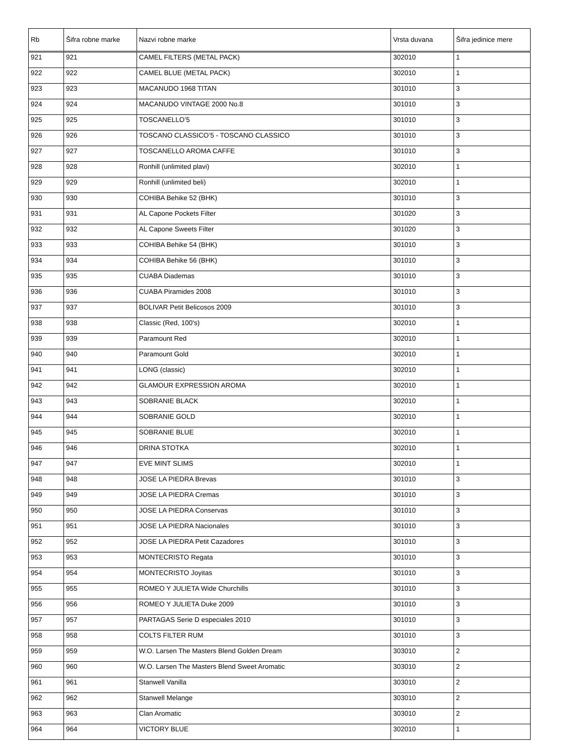| Rb | Šifra robne marke | Nazvi robne marke | Vrsta duvana | Šifra jedinice mere |
| --- | --- | --- | --- | --- |
| 921 | 921 | CAMEL FILTERS (METAL PACK) | 302010 | 1 |
| 922 | 922 | CAMEL BLUE (METAL PACK) | 302010 | 1 |
| 923 | 923 | MACANUDO 1968 TITAN | 301010 | 3 |
| 924 | 924 | MACANUDO VINTAGE 2000 No.8 | 301010 | 3 |
| 925 | 925 | TOSCANELLO’5 | 301010 | 3 |
| 926 | 926 | TOSCANO CLASSICO’5 - TOSCANO CLASSICO | 301010 | 3 |
| 927 | 927 | TOSCANELLO AROMA CAFFE | 301010 | 3 |
| 928 | 928 | Ronhill (unlimited plavi) | 302010 | 1 |
| 929 | 929 | Ronhill (unlimited beli) | 302010 | 1 |
| 930 | 930 | COHIBA Behike 52 (BHK) | 301010 | 3 |
| 931 | 931 | AL Capone Pockets Filter | 301020 | 3 |
| 932 | 932 | AL Capone Sweets Filter | 301020 | 3 |
| 933 | 933 | COHIBA Behike 54 (BHK) | 301010 | 3 |
| 934 | 934 | COHIBA Behike 56 (BHK) | 301010 | 3 |
| 935 | 935 | CUABA Diademas | 301010 | 3 |
| 936 | 936 | CUABA Piramides 2008 | 301010 | 3 |
| 937 | 937 | BOLIVAR Petit Belicosos 2009 | 301010 | 3 |
| 938 | 938 | Classic (Red, 100's) | 302010 | 1 |
| 939 | 939 | Paramount Red | 302010 | 1 |
| 940 | 940 | Paramount Gold | 302010 | 1 |
| 941 | 941 | LONG (classic) | 302010 | 1 |
| 942 | 942 | GLAMOUR EXPRESSION AROMA | 302010 | 1 |
| 943 | 943 | SOBRANIE BLACK | 302010 | 1 |
| 944 | 944 | SOBRANIE GOLD | 302010 | 1 |
| 945 | 945 | SOBRANIE BLUE | 302010 | 1 |
| 946 | 946 | DRINA STOTKA | 302010 | 1 |
| 947 | 947 | EVE MINT SLIMS | 302010 | 1 |
| 948 | 948 | JOSE LA PIEDRA Brevas | 301010 | 3 |
| 949 | 949 | JOSE LA PIEDRA Cremas | 301010 | 3 |
| 950 | 950 | JOSE LA PIEDRA Conservas | 301010 | 3 |
| 951 | 951 | JOSE LA PIEDRA Nacionales | 301010 | 3 |
| 952 | 952 | JOSE LA PIEDRA Petit Cazadores | 301010 | 3 |
| 953 | 953 | MONTECRISTO Regata | 301010 | 3 |
| 954 | 954 | MONTECRISTO Joyitas | 301010 | 3 |
| 955 | 955 | ROMEO Y JULIETA Wide Churchills | 301010 | 3 |
| 956 | 956 | ROMEO Y JULIETA Duke 2009 | 301010 | 3 |
| 957 | 957 | PARTAGAS Serie D especiales 2010 | 301010 | 3 |
| 958 | 958 | COLTS FILTER RUM | 301010 | 3 |
| 959 | 959 | W.O. Larsen The Masters Blend Golden Dream | 303010 | 2 |
| 960 | 960 | W.O. Larsen The Masters Blend Sweet Aromatic | 303010 | 2 |
| 961 | 961 | Stanwell Vanilla | 303010 | 2 |
| 962 | 962 | Stanwell Melange | 303010 | 2 |
| 963 | 963 | Clan Aromatic | 303010 | 2 |
| 964 | 964 | VICTORY BLUE | 302010 | 1 |